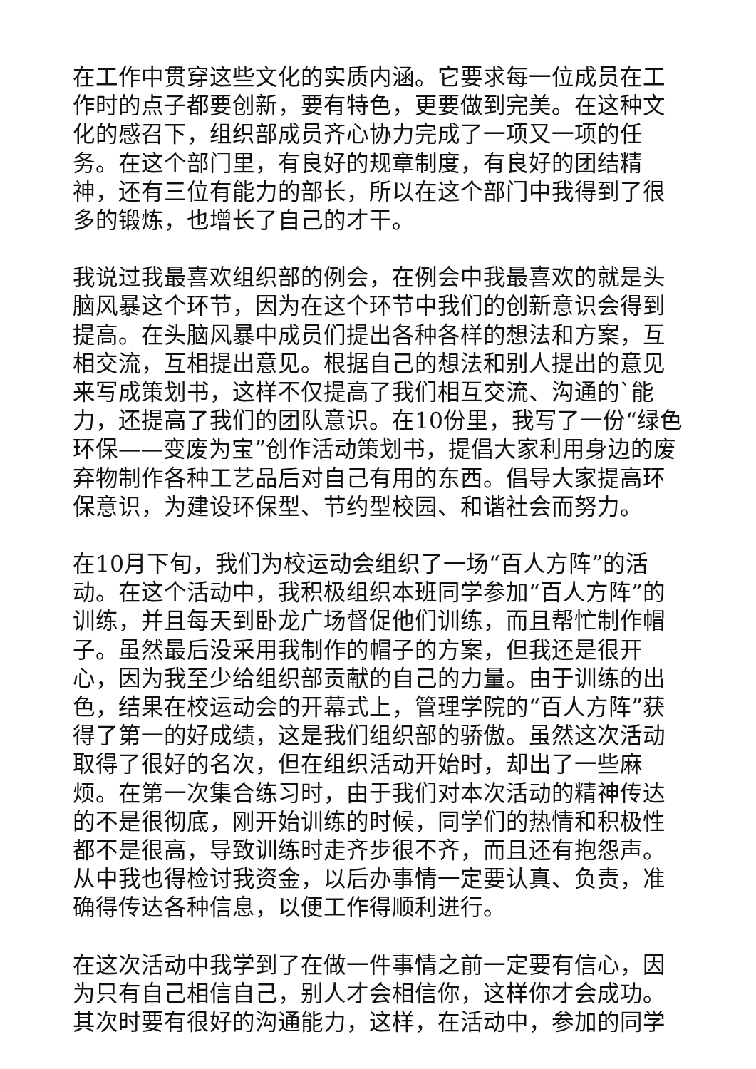在工作中贯穿这些文化的实质内涵。它要求每一位成员在工作时的点子都要创新，要有特色，更要做到完美。在这种文化的感召下，组织部成员齐心协力完成了一项又一项的任务。在这个部门里，有良好的规章制度，有良好的团结精神，还有三位有能力的部长，所以在这个部门中我得到了很多的锻炼，也增长了自己的才干。
我说过我最喜欢组织部的例会，在例会中我最喜欢的就是头脑风暴这个环节，因为在这个环节中我们的创新意识会得到提高。在头脑风暴中成员们提出各种各样的想法和方案，互相交流，互相提出意见。根据自己的想法和别人提出的意见来写成策划书，这样不仅提高了我们相互交流、沟通的`能力，还提高了我们的团队意识。在10份里，我写了一份“绿色环保——变废为宝”创作活动策划书，提倡大家利用身边的废弃物制作各种工艺品后对自己有用的东西。倡导大家提高环保意识，为建设环保型、节约型校园、和谐社会而努力。
在10月下旬，我们为校运动会组织了一场“百人方阵”的活动。在这个活动中，我积极组织本班同学参加“百人方阵”的训练，并且每天到卧龙广场督促他们训练，而且帮忙制作帽子。虽然最后没采用我制作的帽子的方案，但我还是很开心，因为我至少给组织部贡献的自己的力量。由于训练的出色，结果在校运动会的开幕式上，管理学院的“百人方阵”获得了第一的好成绩，这是我们组织部的骄傲。虽然这次活动取得了很好的名次，但在组织活动开始时，却出了一些麻烦。在第一次集合练习时，由于我们对本次活动的精神传达的不是很彻底，刚开始训练的时候，同学们的热情和积极性都不是很高，导致训练时走齐步很不齐，而且还有抱怨声。从中我也得检讨我资金，以后办事情一定要认真、负责，准确得传达各种信息，以便工作得顺利进行。
在这次活动中我学到了在做一件事情之前一定要有信心，因为只有自己相信自己，别人才会相信你，这样你才会成功。其次时要有很好的沟通能力，这样，在活动中，参加的同学